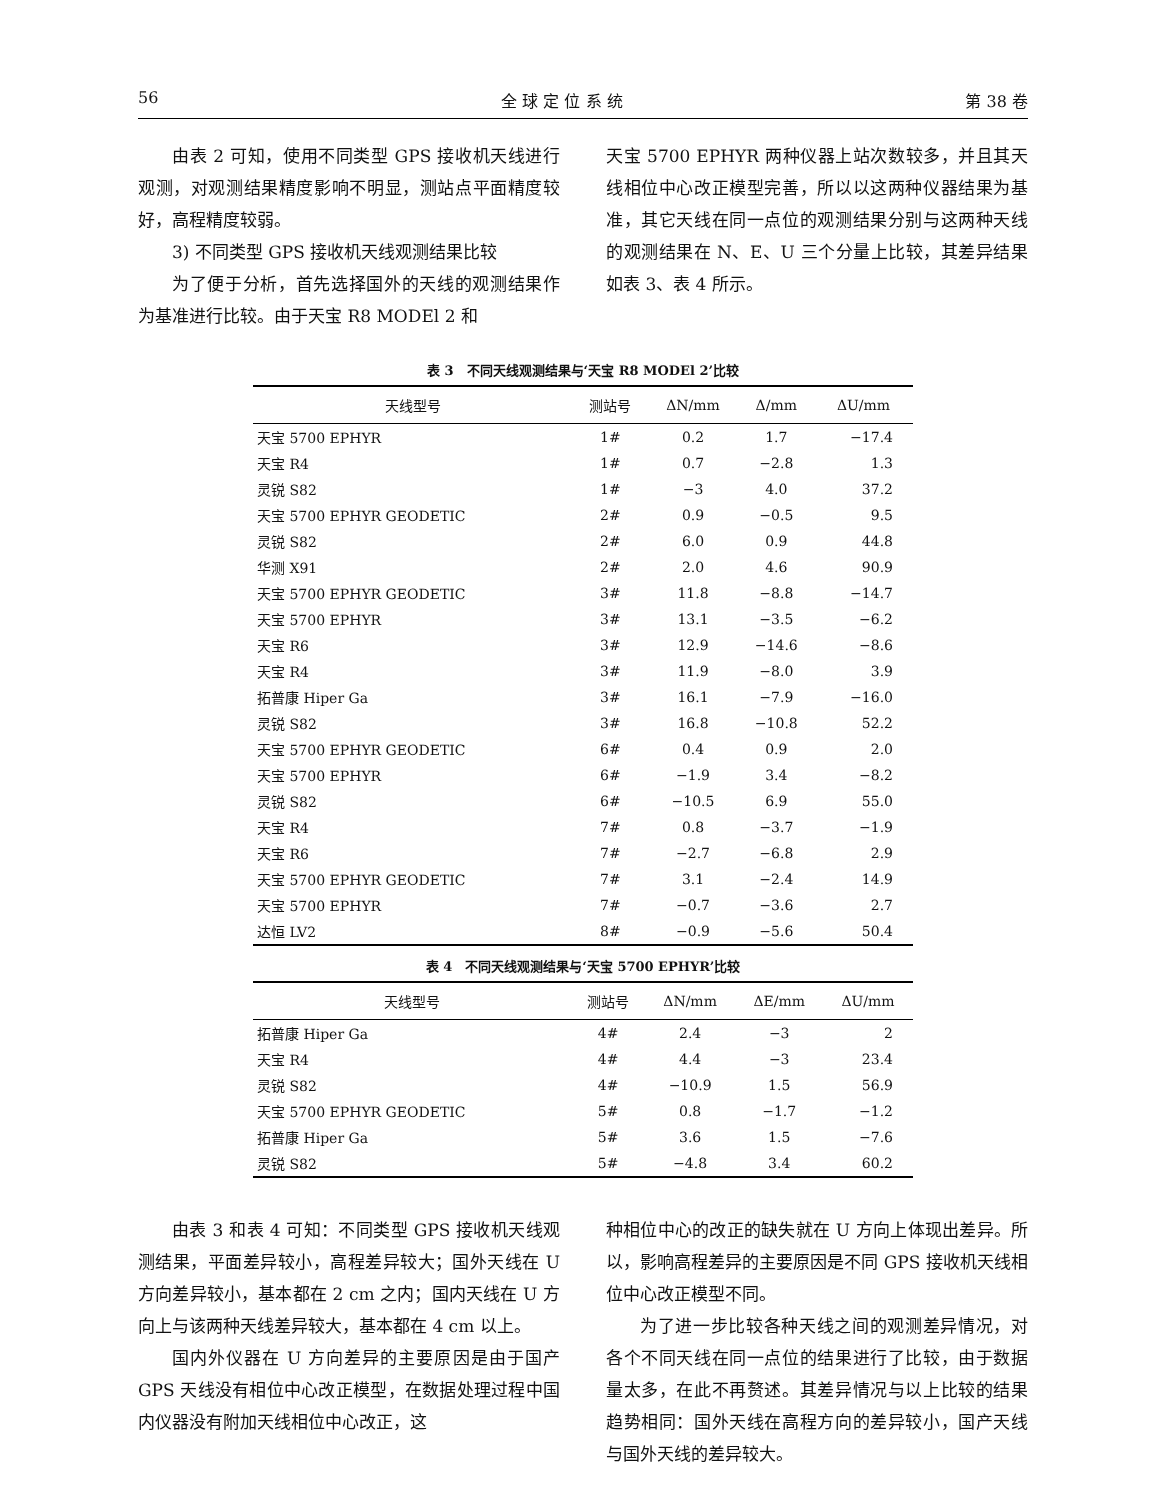56 全 球 定 位 系 统 第 38 卷
由表 2 可知，使用不同类型 GPS 接收机天线进行观测，对观测结果精度影响不明显，测站点平面精度较好，高程精度较弱。
3) 不同类型 GPS 接收机天线观测结果比较
为了便于分析，首先选择国外的天线的观测结果作为基准进行比较。由于天宝 R8 MODEl 2 和
天宝 5700 EPHYR 两种仪器上站次数较多，并且其天线相位中心改正模型完善，所以以这两种仪器结果为基准，其它天线在同一点位的观测结果分别与这两种天线的观测结果在 N、E、U 三个分量上比较，其差异结果如表 3、表 4 所示。
表 3　不同天线观测结果与‘天宝 R8 MODEl 2’比较
| 天线型号 | 测站号 | ΔN/mm | Δ/mm | ΔU/mm |
| --- | --- | --- | --- | --- |
| 天宝 5700 EPHYR | 1# | 0.2 | 1.7 | −17.4 |
| 天宝 R4 | 1# | 0.7 | −2.8 | 1.3 |
| 灵锐 S82 | 1# | −3 | 4.0 | 37.2 |
| 天宝 5700 EPHYR GEODETIC | 2# | 0.9 | −0.5 | 9.5 |
| 灵锐 S82 | 2# | 6.0 | 0.9 | 44.8 |
| 华测 X91 | 2# | 2.0 | 4.6 | 90.9 |
| 天宝 5700 EPHYR GEODETIC | 3# | 11.8 | −8.8 | −14.7 |
| 天宝 5700 EPHYR | 3# | 13.1 | −3.5 | −6.2 |
| 天宝 R6 | 3# | 12.9 | −14.6 | −8.6 |
| 天宝 R4 | 3# | 11.9 | −8.0 | 3.9 |
| 拓普康 Hiper Ga | 3# | 16.1 | −7.9 | −16.0 |
| 灵锐 S82 | 3# | 16.8 | −10.8 | 52.2 |
| 天宝 5700 EPHYR GEODETIC | 6# | 0.4 | 0.9 | 2.0 |
| 天宝 5700 EPHYR | 6# | −1.9 | 3.4 | −8.2 |
| 灵锐 S82 | 6# | −10.5 | 6.9 | 55.0 |
| 天宝 R4 | 7# | 0.8 | −3.7 | −1.9 |
| 天宝 R6 | 7# | −2.7 | −6.8 | 2.9 |
| 天宝 5700 EPHYR GEODETIC | 7# | 3.1 | −2.4 | 14.9 |
| 天宝 5700 EPHYR | 7# | −0.7 | −3.6 | 2.7 |
| 达恒 LV2 | 8# | −0.9 | −5.6 | 50.4 |
表 4　不同天线观测结果与‘天宝 5700 EPHYR’比较
| 天线型号 | 测站号 | ΔN/mm | ΔE/mm | ΔU/mm |
| --- | --- | --- | --- | --- |
| 拓普康 Hiper Ga | 4# | 2.4 | −3 | 2 |
| 天宝 R4 | 4# | 4.4 | −3 | 23.4 |
| 灵锐 S82 | 4# | −10.9 | 1.5 | 56.9 |
| 天宝 5700 EPHYR GEODETIC | 5# | 0.8 | −1.7 | −1.2 |
| 拓普康 Hiper Ga | 5# | 3.6 | 1.5 | −7.6 |
| 灵锐 S82 | 5# | −4.8 | 3.4 | 60.2 |
由表 3 和表 4 可知：不同类型 GPS 接收机天线观测结果，平面差异较小，高程差异较大；国外天线在 U 方向差异较小，基本都在 2 cm 之内；国内天线在 U 方向上与该两种天线差异较大，基本都在 4 cm 以上。
国内外仪器在 U 方向差异的主要原因是由于国产 GPS 天线没有相位中心改正模型，在数据处理过程中国内仪器没有附加天线相位中心改正，这
种相位中心的改正的缺失就在 U 方向上体现出差异。所以，影响高程差异的主要原因是不同 GPS 接收机天线相位中心改正模型不同。
为了进一步比较各种天线之间的观测差异情况，对各个不同天线在同一点位的结果进行了比较，由于数据量太多，在此不再赘述。其差异情况与以上比较的结果趋势相同：国外天线在高程方向的差异较小，国产天线与国外天线的差异较大。